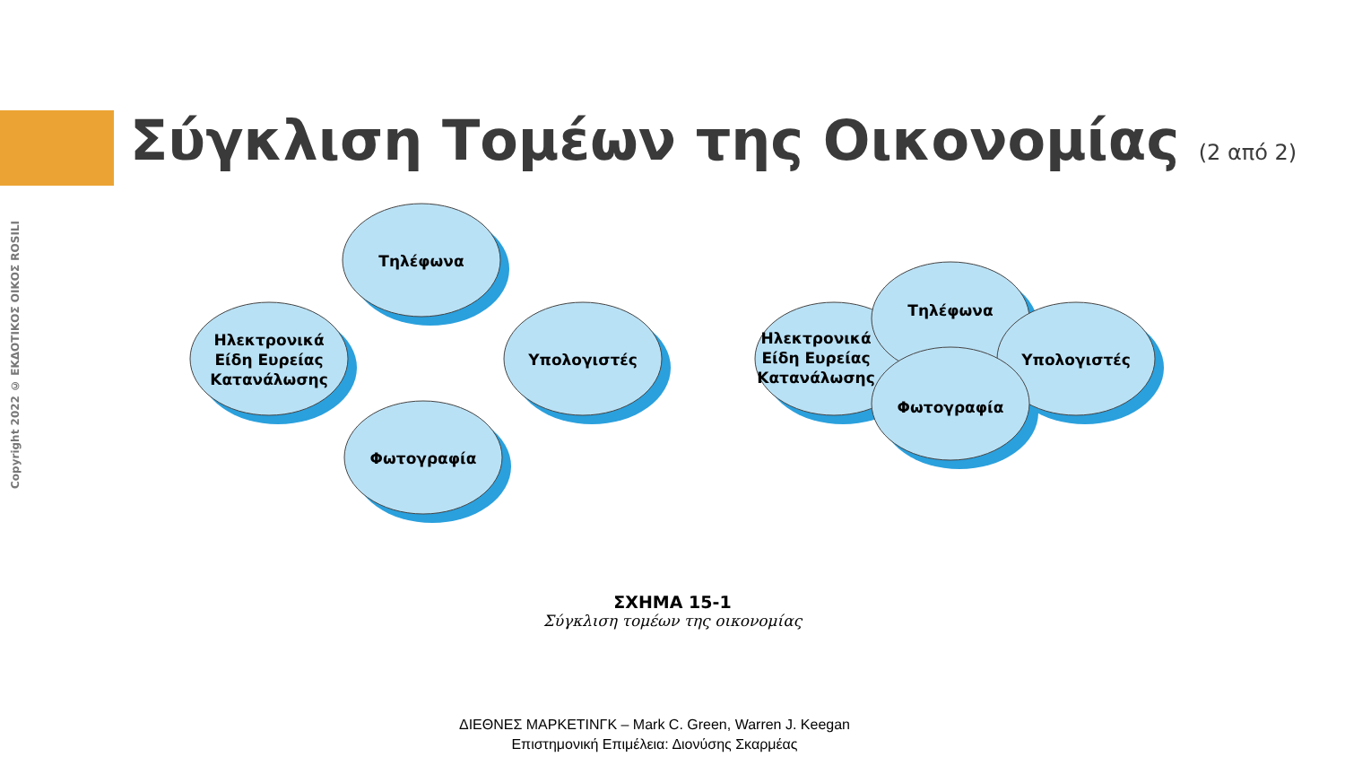Σύγκλιση Τομέων της Οικονομίας (2 από 2)
Copyright 2022 © ΕΚΔΟΤΙΚΟΣ ΟΙΚΟΣ ROSILI
Τηλέφωνα
Ηλεκτρονικά
Είδη Ευρείας
Κατανάλωσης
Υπολογιστές
Φωτογραφία
Τηλέφωνα
Ηλεκτρονικά
Είδη Ευρείας
Κατανάλωσης
Υπολογιστές
Φωτογραφία
ΣΧΗΜΑ 15-1
Σύγκλιση τομέων της οικονομίας
ΔΙΕΘΝΕΣ ΜΑΡΚΕΤΙΝΓΚ – Mark C. Green, Warren J. Keegan
Επιστημονική Επιμέλεια: Διονύσης Σκαρμέας